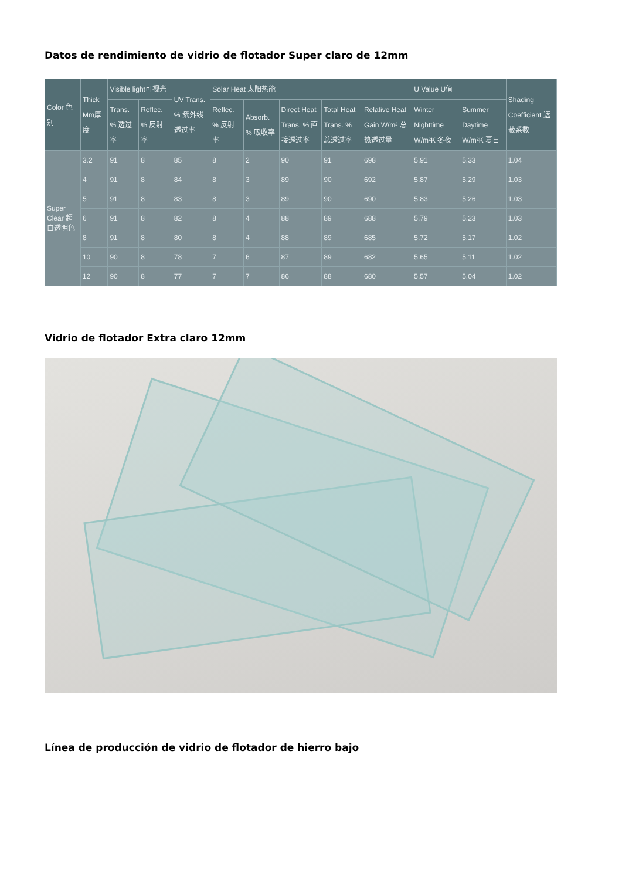Datos de rendimiento de vidrio de flotador Super claro de 12mm
| Color 色别 | Thick Mm厚度 | Visible light可视光 | | UV Trans. % 紫外线透过率 | Solar Heat 太阳热能 | | | | | U Value U值 | | Shading Coefficient 遮蔽系数 |
| --- | --- | --- | --- | --- | --- | --- | --- | --- | --- | --- | --- | --- |
| | | Trans. % 透过率 | Reflec. % 反射率 | | Reflec. % 反射率 | Absorb. % 吸收率 | Direct Heat Trans. % 直接透过率 | Total Heat Trans. % 总透过率 | Relative Heat Gain W/m² 总热透过量 | Winter Nighttime W/m²K 冬夜 | Summer Daytime W/m²K 夏日 | |
| Super Clear 超白透明色 | 3.2 | 91 | 8 | 85 | 8 | 2 | 90 | 91 | 698 | 5.91 | 5.33 | 1.04 |
| | 4 | 91 | 8 | 84 | 8 | 3 | 89 | 90 | 692 | 5.87 | 5.29 | 1.03 |
| | 5 | 91 | 8 | 83 | 8 | 3 | 89 | 90 | 690 | 5.83 | 5.26 | 1.03 |
| | 6 | 91 | 8 | 82 | 8 | 4 | 88 | 89 | 688 | 5.79 | 5.23 | 1.03 |
| | 8 | 91 | 8 | 80 | 8 | 4 | 88 | 89 | 685 | 5.72 | 5.17 | 1.02 |
| | 10 | 90 | 8 | 78 | 7 | 6 | 87 | 89 | 682 | 5.65 | 5.11 | 1.02 |
| | 12 | 90 | 8 | 77 | 7 | 7 | 86 | 88 | 680 | 5.57 | 5.04 | 1.02 |
Vidrio de flotador Extra claro 12mm
Línea de producción de vidrio de flotador de hierro bajo